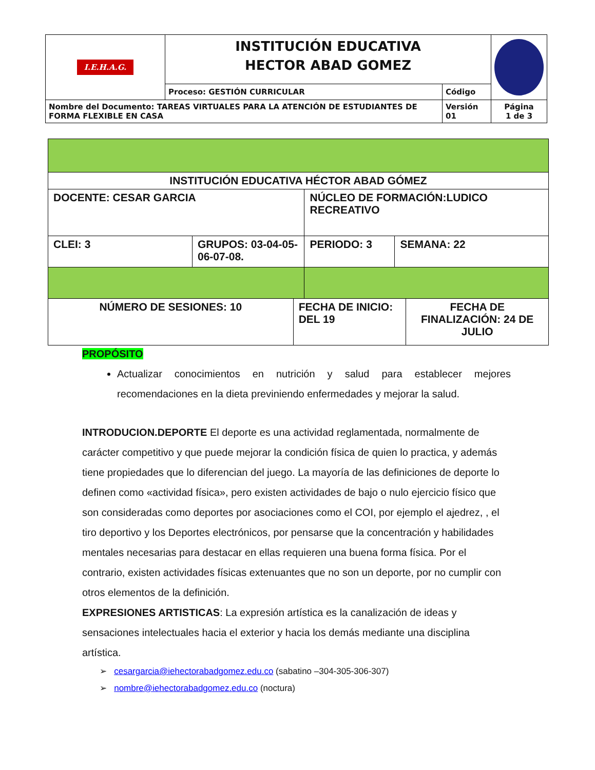| I.E.H.A.G. | INSTITUCIÓN EDUCATIVA HECTOR ABAD GOMEZ | | |
| | Proceso: GESTIÓN CURRICULAR | Código | |
| Nombre del Documento: TAREAS VIRTUALES PARA LA ATENCIÓN DE ESTUDIANTES DE FORMA FLEXIBLE EN CASA | | Versión 01 | Página 1 de 3 |
| INSTITUCIÓN EDUCATIVA HÉCTOR ABAD GÓMEZ | | | | | |
| DOCENTE: CESAR GARCIA | | | NÚCLEO DE FORMACIÓN:LUDICO RECREATIVO | | |
| CLEI: 3 | GRUPOS: 03-04-05-06-07-08. | | PERIODO: 3 | SEMANA: 22 | |
| NÚMERO DE SESIONES: 10 | | FECHA DE INICIO: DEL 19 | | | FECHA DE FINALIZACIÓN: 24 DE JULIO |
PROPÓSITO
Actualizar conocimientos en nutrición y salud para establecer mejores recomendaciones en la dieta previniendo enfermedades y mejorar la salud.
INTRODUCION.DEPORTE El deporte es una actividad reglamentada, normalmente de carácter competitivo y que puede mejorar la condición física de quien lo practica, y además tiene propiedades que lo diferencian del juego. La mayoría de las definiciones de deporte lo definen como «actividad física», pero existen actividades de bajo o nulo ejercicio físico que son consideradas como deportes por asociaciones como el COI, por ejemplo el ajedrez, , el tiro deportivo y los Deportes electrónicos, por pensarse que la concentración y habilidades mentales necesarias para destacar en ellas requieren una buena forma física. Por el contrario, existen actividades físicas extenuantes que no son un deporte, por no cumplir con otros elementos de la definición.
EXPRESIONES ARTISTICAS: La expresión artística es la canalización de ideas y sensaciones intelectuales hacia el exterior y hacia los demás mediante una disciplina artística.
➢ cesargarcia@iehectorabadgomez.edu.co (sabatino –304-305-306-307)
➢ nombre@iehectorabadgomez.edu.co (noctura)